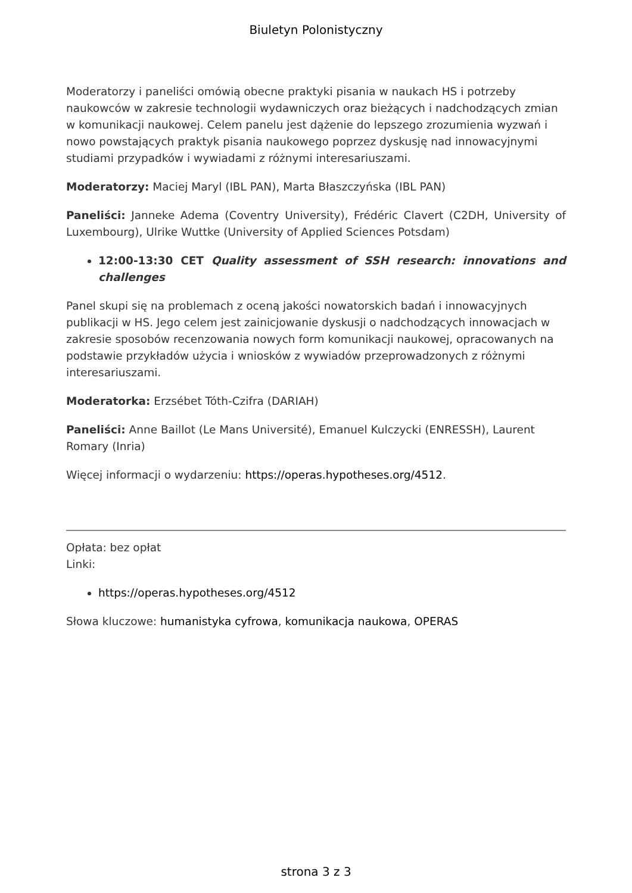Biuletyn Polonistyczny
Moderatorzy i paneliści omówią obecne praktyki pisania w naukach HS i potrzeby naukowców w zakresie technologii wydawniczych oraz bieżących i nadchodzących zmian w komunikacji naukowej. Celem panelu jest dążenie do lepszego zrozumienia wyzwań i nowo powstających praktyk pisania naukowego poprzez dyskusję nad innowacyjnymi studiami przypadków i wywiadami z różnymi interesariuszami.
Moderatorzy: Maciej Maryl (IBL PAN), Marta Błaszczyńska (IBL PAN)
Paneliści: Janneke Adema (Coventry University), Frédéric Clavert (C2DH, University of Luxembourg), Ulrike Wuttke (University of Applied Sciences Potsdam)
12:00-13:30 CET Quality assessment of SSH research: innovations and challenges
Panel skupi się na problemach z oceną jakości nowatorskich badań i innowacyjnych publikacji w HS. Jego celem jest zainicjowanie dyskusji o nadchodzących innowacjach w zakresie sposobów recenzowania nowych form komunikacji naukowej, opracowanych na podstawie przykładów użycia i wniosków z wywiadów przeprowadzonych z różnymi interesariuszami.
Moderatorka: Erzsébet Tóth-Czifra (DARIAH)
Paneliści: Anne Baillot (Le Mans Université), Emanuel Kulczycki (ENRESSH), Laurent Romary (Inria)
Więcej informacji o wydarzeniu: https://operas.hypotheses.org/4512.
Opłata: bez opłat
Linki:
https://operas.hypotheses.org/4512
Słowa kluczowe: humanistyka cyfrowa, komunikacja naukowa, OPERAS
strona 3 z 3